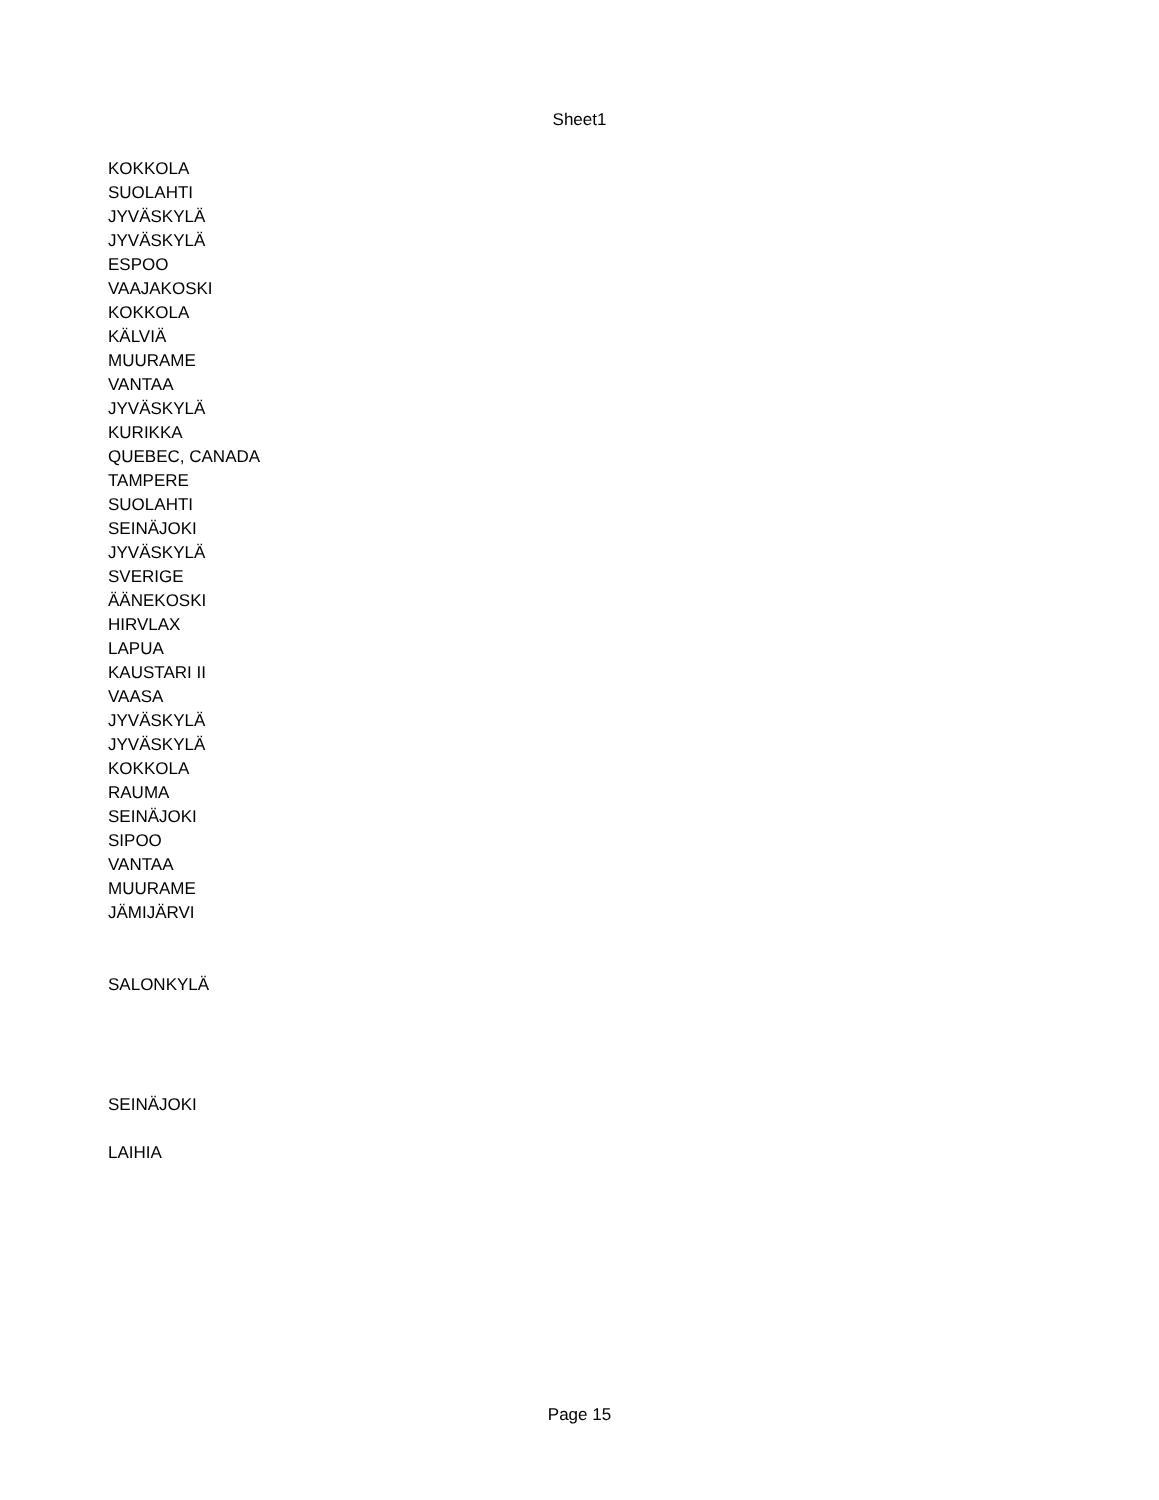Sheet1
| KOKKOLA |
| SUOLAHTI |
| JYVÄSKYLÄ |
| JYVÄSKYLÄ |
| ESPOO |
| VAAJAKOSKI |
| KOKKOLA |
| KÄLVIÄ |
| MUURAME |
| VANTAA |
| JYVÄSKYLÄ |
| KURIKKA |
| QUEBEC, CANADA |
| TAMPERE |
| SUOLAHTI |
| SEINÄJOKI |
| JYVÄSKYLÄ |
| SVERIGE |
| ÄÄNEKOSKI |
| HIRVLAX |
| LAPUA |
| KAUSTARI II |
| VAASA |
| JYVÄSKYLÄ |
| JYVÄSKYLÄ |
| KOKKOLA |
| RAUMA |
| SEINÄJOKI |
| SIPOO |
| VANTAA |
| MUURAME |
| JÄMIJÄRVI |
| SALONKYLÄ |
| SEINÄJOKI |
| LAIHIA |
Page 15